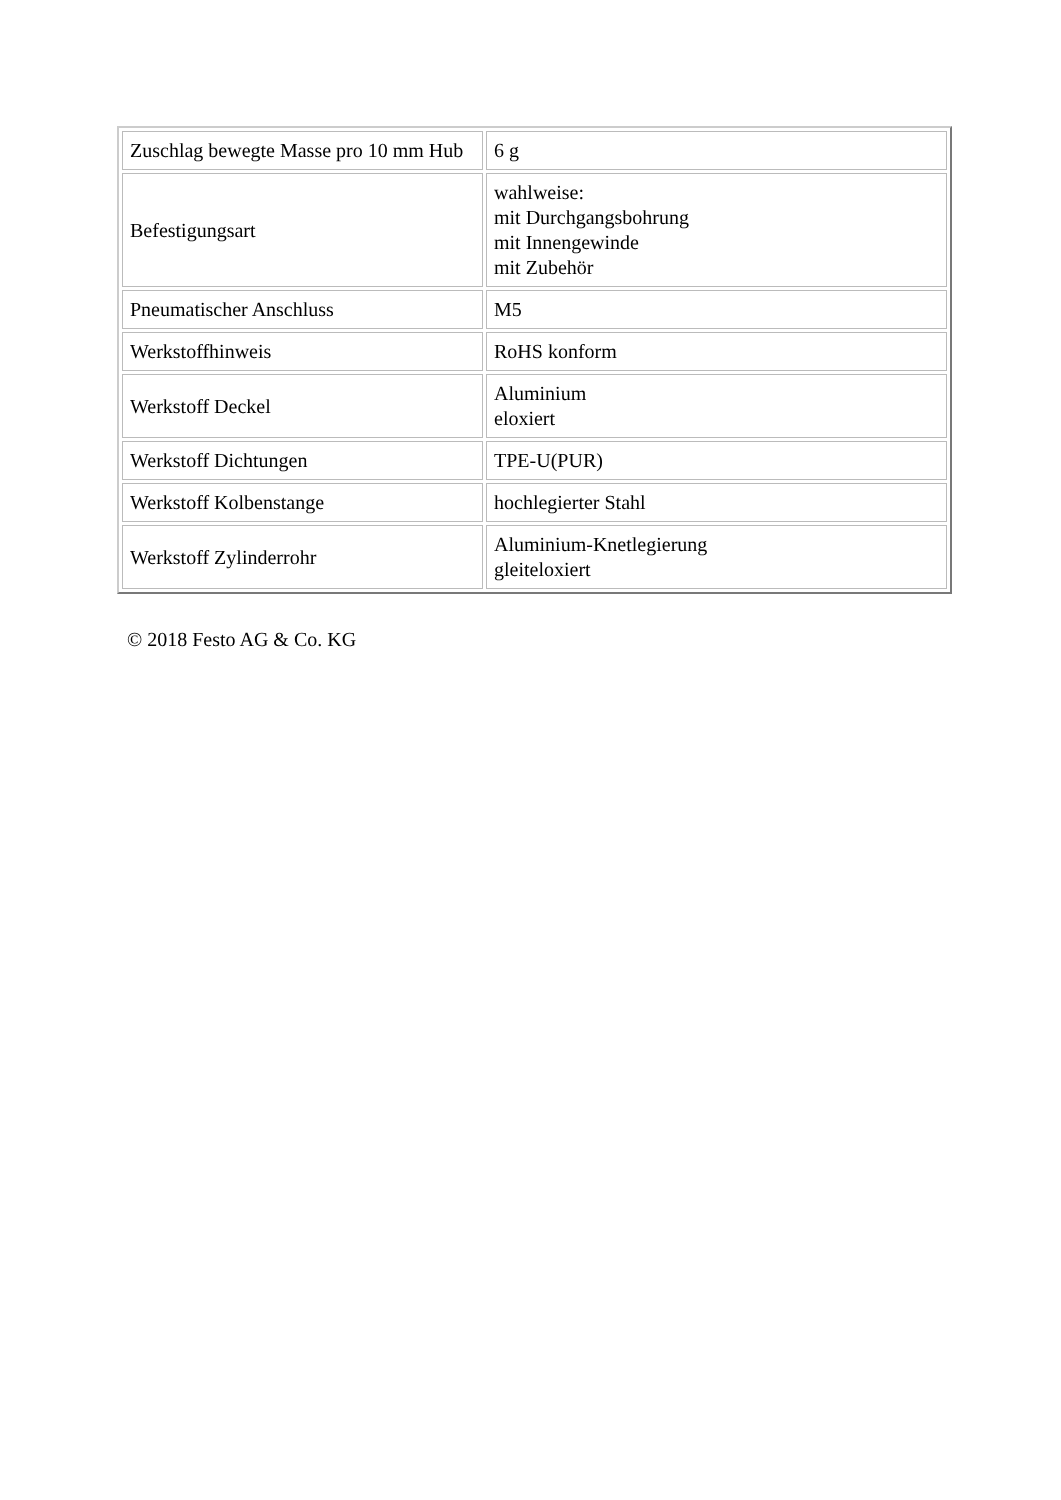| Zuschlag bewegte Masse pro 10 mm Hub | 6 g |
| Befestigungsart | wahlweise: mit Durchgangsbohrung mit Innengewinde mit Zubehör |
| Pneumatischer Anschluss | M5 |
| Werkstoffhinweis | RoHS konform |
| Werkstoff Deckel | Aluminium eloxiert |
| Werkstoff Dichtungen | TPE-U(PUR) |
| Werkstoff Kolbenstange | hochlegierter Stahl |
| Werkstoff Zylinderrohr | Aluminium-Knetlegierung gleiteloxiert |
© 2018 Festo AG & Co. KG